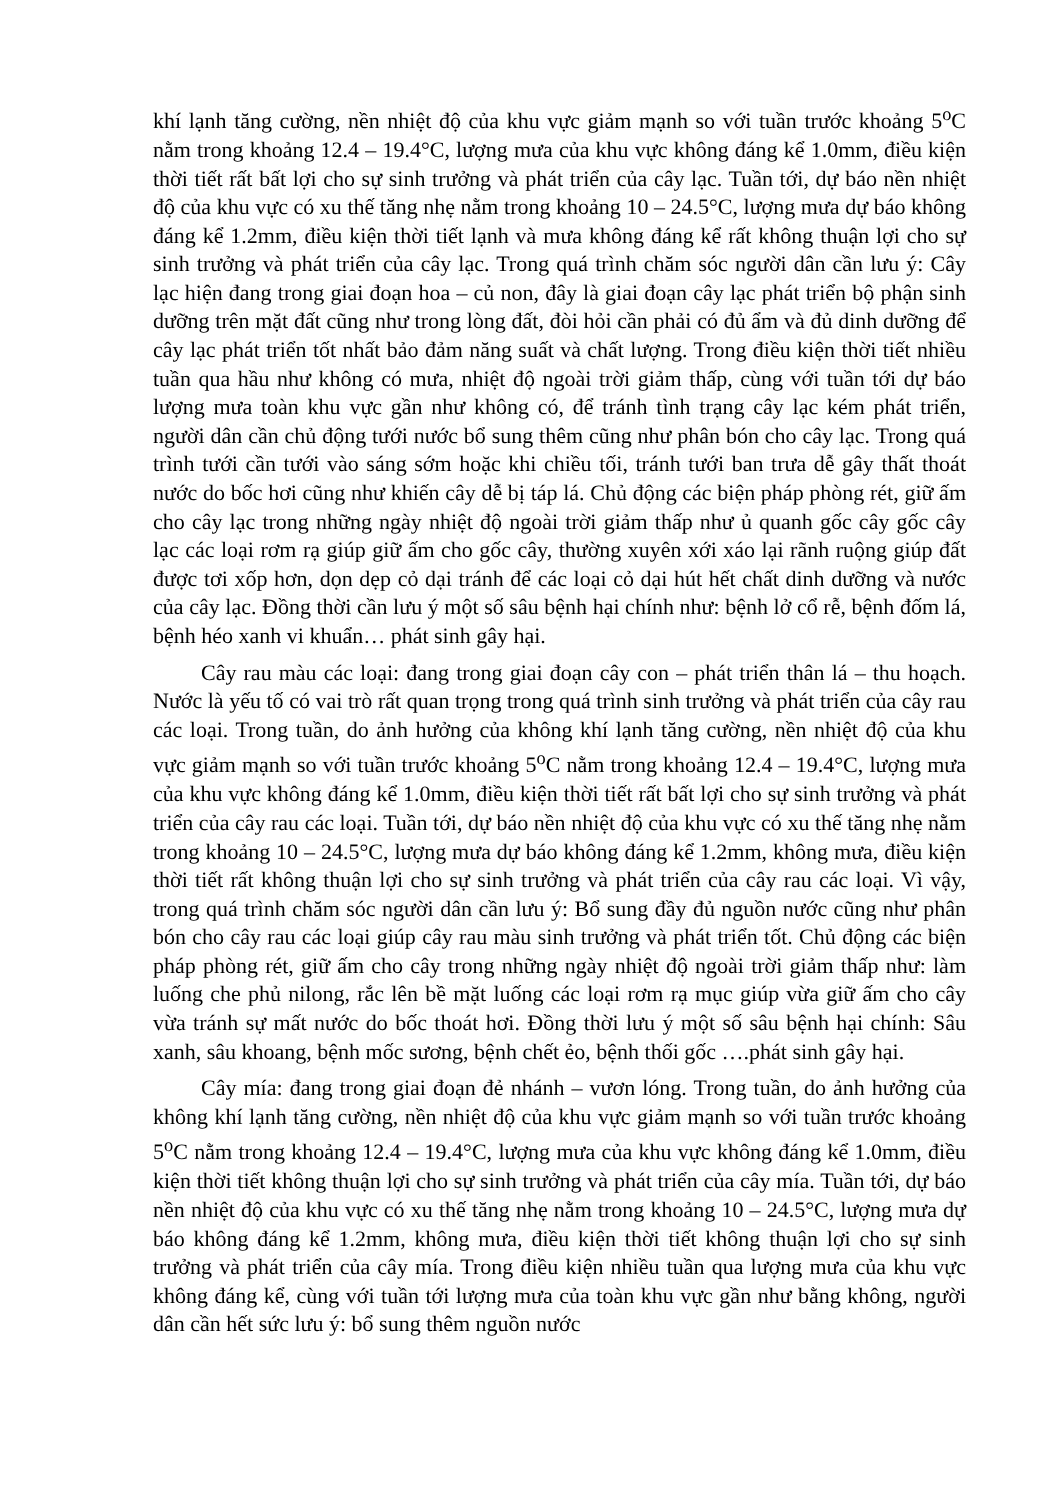khí lạnh tăng cường, nền nhiệt độ của khu vực giảm mạnh so với tuần trước khoảng 5<sup>o</sup>C nằm trong khoảng 12.4 – 19.4°C, lượng mưa của khu vực không đáng kể 1.0mm, điều kiện thời tiết rất bất lợi cho sự sinh trưởng và phát triển của cây lạc. Tuần tới, dự báo nền nhiệt độ của khu vực có xu thế tăng nhẹ nằm trong khoảng 10 – 24.5°C, lượng mưa dự báo không đáng kể 1.2mm, điều kiện thời tiết lạnh và mưa không đáng kể rất không thuận lợi cho sự sinh trưởng và phát triển của cây lạc. Trong quá trình chăm sóc người dân cần lưu ý: Cây lạc hiện đang trong giai đoạn hoa – củ non, đây là giai đoạn cây lạc phát triển bộ phận sinh dưỡng trên mặt đất cũng như trong lòng đất, đòi hỏi cần phải có đủ ẩm và đủ dinh dưỡng để cây lạc phát triển tốt nhất bảo đảm năng suất và chất lượng. Trong điều kiện thời tiết nhiều tuần qua hầu như không có mưa, nhiệt độ ngoài trời giảm thấp, cùng với tuần tới dự báo lượng mưa toàn khu vực gần như không có, để tránh tình trạng cây lạc kém phát triển, người dân cần chủ động tưới nước bổ sung thêm cũng như phân bón cho cây lạc. Trong quá trình tưới cần tưới vào sáng sớm hoặc khi chiều tối, tránh tưới ban trưa dễ gây thất thoát nước do bốc hơi cũng như khiến cây dễ bị táp lá. Chủ động các biện pháp phòng rét, giữ ấm cho cây lạc trong những ngày nhiệt độ ngoài trời giảm thấp như ủ quanh gốc cây gốc cây lạc các loại rơm rạ giúp giữ ấm cho gốc cây, thường xuyên xới xáo lại rãnh ruộng giúp đất được tơi xốp hơn, dọn dẹp cỏ dại tránh để các loại cỏ dại hút hết chất dinh dưỡng và nước của cây lạc. Đồng thời cần lưu ý một số sâu bệnh hại chính như: bệnh lở cổ rễ, bệnh đốm lá, bệnh héo xanh vi khuẩn… phát sinh gây hại.
Cây rau màu các loại: đang trong giai đoạn cây con – phát triển thân lá – thu hoạch. Nước là yếu tố có vai trò rất quan trọng trong quá trình sinh trưởng và phát triển của cây rau các loại. Trong tuần, do ảnh hưởng của không khí lạnh tăng cường, nền nhiệt độ của khu vực giảm mạnh so với tuần trước khoảng 5<sup>o</sup>C nằm trong khoảng 12.4 – 19.4°C, lượng mưa của khu vực không đáng kể 1.0mm, điều kiện thời tiết rất bất lợi cho sự sinh trưởng và phát triển của cây rau các loại. Tuần tới, dự báo nền nhiệt độ của khu vực có xu thế tăng nhẹ nằm trong khoảng 10 – 24.5°C, lượng mưa dự báo không đáng kể 1.2mm, không mưa, điều kiện thời tiết rất không thuận lợi cho sự sinh trưởng và phát triển của cây rau các loại. Vì vậy, trong quá trình chăm sóc người dân cần lưu ý: Bổ sung đầy đủ nguồn nước cũng như phân bón cho cây rau các loại giúp cây rau màu sinh trưởng và phát triển tốt. Chủ động các biện pháp phòng rét, giữ ấm cho cây trong những ngày nhiệt độ ngoài trời giảm thấp như: làm luống che phủ nilong, rắc lên bề mặt luống các loại rơm rạ mục giúp vừa giữ ấm cho cây vừa tránh sự mất nước do bốc thoát hơi. Đồng thời lưu ý một số sâu bệnh hại chính: Sâu xanh, sâu khoang, bệnh mốc sương, bệnh chết ẻo, bệnh thối gốc ….phát sinh gây hại.
Cây mía: đang trong giai đoạn đẻ nhánh – vươn lóng. Trong tuần, do ảnh hưởng của không khí lạnh tăng cường, nền nhiệt độ của khu vực giảm mạnh so với tuần trước khoảng 5<sup>o</sup>C nằm trong khoảng 12.4 – 19.4°C, lượng mưa của khu vực không đáng kể 1.0mm, điều kiện thời tiết không thuận lợi cho sự sinh trưởng và phát triển của cây mía. Tuần tới, dự báo nền nhiệt độ của khu vực có xu thế tăng nhẹ nằm trong khoảng 10 – 24.5°C, lượng mưa dự báo không đáng kể 1.2mm, không mưa, điều kiện thời tiết không thuận lợi cho sự sinh trưởng và phát triển của cây mía. Trong điều kiện nhiều tuần qua lượng mưa của khu vực không đáng kể, cùng với tuần tới lượng mưa của toàn khu vực gần như bằng không, người dân cần hết sức lưu ý: bổ sung thêm nguồn nước